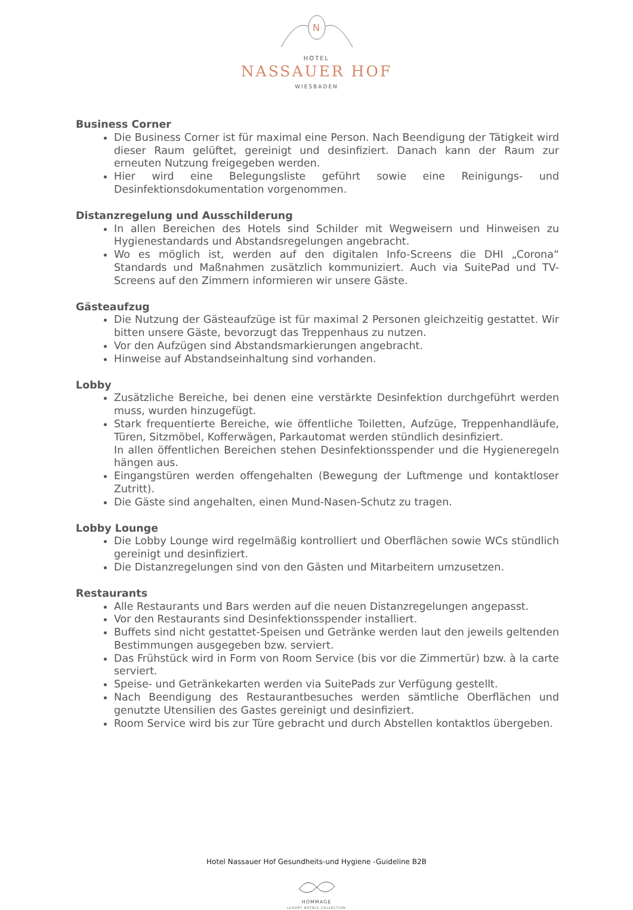N
HOTEL
NASSAUER HOF
WIESBADEN
Business Corner
Die Business Corner ist für maximal eine Person. Nach Beendigung der Tätigkeit wird dieser Raum gelüftet, gereinigt und desinfiziert. Danach kann der Raum zur erneuten Nutzung freigegeben werden.
Hier wird eine Belegungsliste geführt sowie eine Reinigungs- und Desinfektionsdokumentation vorgenommen.
Distanzregelung und Ausschilderung
In allen Bereichen des Hotels sind Schilder mit Wegweisern und Hinweisen zu Hygienestandards und Abstandsregelungen angebracht.
Wo es möglich ist, werden auf den digitalen Info-Screens die DHI „Corona“ Standards und Maßnahmen zusätzlich kommuniziert. Auch via SuitePad und TV-Screens auf den Zimmern informieren wir unsere Gäste.
Gästeaufzug
Die Nutzung der Gästeaufzüge ist für maximal 2 Personen gleichzeitig gestattet. Wir bitten unsere Gäste, bevorzugt das Treppenhaus zu nutzen.
Vor den Aufzügen sind Abstandsmarkierungen angebracht.
Hinweise auf Abstandseinhaltung sind vorhanden.
Lobby
Zusätzliche Bereiche, bei denen eine verstärkte Desinfektion durchgeführt werden muss, wurden hinzugefügt.
Stark frequentierte Bereiche, wie öffentliche Toiletten, Aufzüge, Treppenhandläufe, Türen, Sitzmöbel, Kofferwägen, Parkautomat werden stündlich desinfiziert.
In allen öffentlichen Bereichen stehen Desinfektionsspender und die Hygieneregeln hängen aus.
Eingangstüren werden offengehalten (Bewegung der Luftmenge und kontaktloser Zutritt).
Die Gäste sind angehalten, einen Mund-Nasen-Schutz zu tragen.
Lobby Lounge
Die Lobby Lounge wird regelmäßig kontrolliert und Oberflächen sowie WCs stündlich gereinigt und desinfiziert.
Die Distanzregelungen sind von den Gästen und Mitarbeitern umzusetzen.
Restaurants
Alle Restaurants und Bars werden auf die neuen Distanzregelungen angepasst.
Vor den Restaurants sind Desinfektionsspender installiert.
Buffets sind nicht gestattet-Speisen und Getränke werden laut den jeweils geltenden Bestimmungen ausgegeben bzw. serviert.
Das Frühstück wird in Form von Room Service (bis vor die Zimmertür) bzw. à la carte serviert.
Speise- und Getränkekarten werden via SuitePads zur Verfügung gestellt.
Nach Beendigung des Restaurantbesuches werden sämtliche Oberflächen und genutzte Utensilien des Gastes gereinigt und desinfiziert.
Room Service wird bis zur Türe gebracht und durch Abstellen kontaktlos übergeben.
Hotel Nassauer Hof Gesundheits-und Hygiene -Guideline B2B
HOMMAGE
LUXURY HOTELS COLLECTION